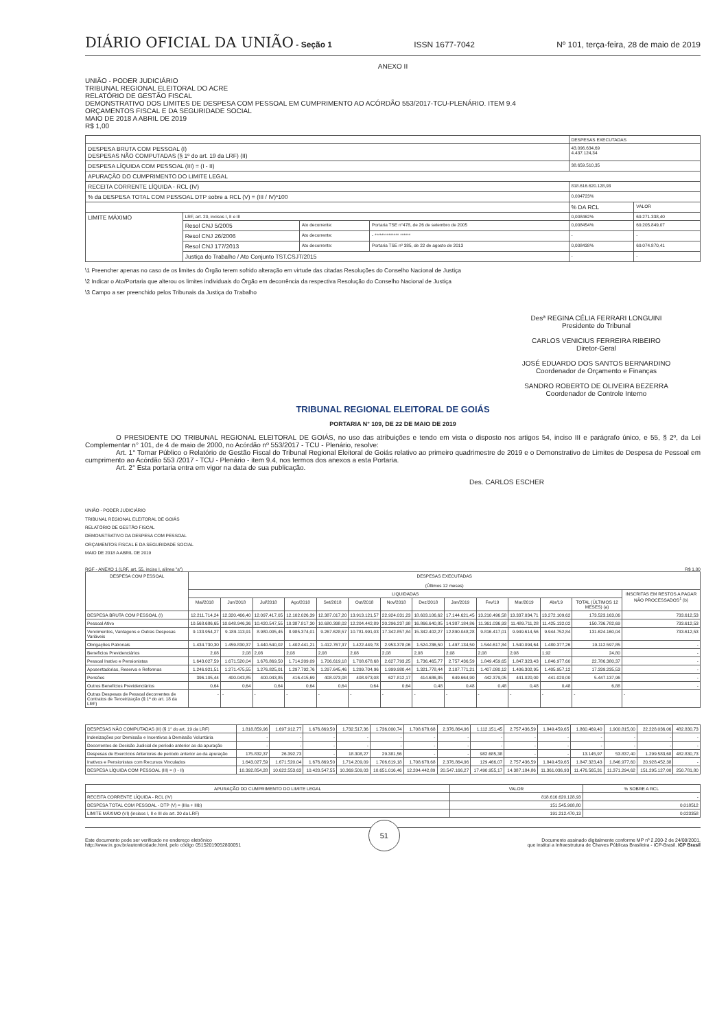DIÁRIO OFICIAL DA UNIÃO - Seção 1 ISSN 1677-7042 Nº 101, terça-feira, 28 de maio de 2019
ANEXO II
UNIÃO - PODER JUDICIÁRIO
TRIBUNAL REGIONAL ELEITORAL DO ACRE
RELATÓRIO DE GESTÃO FISCAL
DEMONSTRATIVO DOS LIMITES DE DESPESA COM PESSOAL EM CUMPRIMENTO AO ACÓRDÃO 553/2017-TCU-PLENÁRIO. ITEM 9.4
ORÇAMENTOS FISCAL E DA SEGURIDADE SOCIAL
MAIO DE 2018 A ABRIL DE 2019
R$ 1,00
| | | | | DESPESAS EXECUTADAS | |
| DESPESA BRUTA COM PESSOAL (I) DESPESAS NÃO COMPUTADAS (§ 1º do art. 19 da LRF) (II) | | | | 43.096.634,69 4.437.124,34 | |
| DESPESA LÍQUIDA COM PESSOAL (III) = (I - II) | | | | 38.659.510,35 | |
| APURAÇÃO DO CUMPRIMENTO DO LIMITE LEGAL | | | | | |
| RECEITA CORRENTE LÍQUIDA - RCL (IV) | | | | 818.616.620.128,93 | |
| % da DESPESA TOTAL COM PESSOAL DTP sobre a RCL (V) = (III / IV)*100 | | | | 0,004723% | |
| | | | | % DA RCL | VALOR |
| LIMITE MÁXIMO | LRF, art. 20, incisos I, II e III | | | 0,008462% | 69.271.338,40 |
| | Resol CNJ 5/2005 | Ato decorrente: | Portaria TSE n°478, de 26 de setembro de 2005 | 0,008454% | 69.205.849,07 |
| | Resol CNJ 26/2006 | Ato decorrente: | - ************** ****** | - | - |
| | Resol CNJ 177/2013 | Ato decorrente: | Portaria TSE nº 385, de 22 de agosto de 2013 | 0,008438% | 69.074.870,41 |
| | Justiça do Trabalho / Ato Conjunto TST.CSJT/2015 | | | - | - |
\1 Preencher apenas no caso de os limites do Órgão terem sofrido alteração em virtude das citadas Resoluções do Conselho Nacional de Justiça
\2 Indicar o Ato/Portaria que alterou os limites individuais do Órgão em decorrência da respectiva Resolução do Conselho Nacional de Justiça
\3 Campo a ser preenchido pelos Tribunais da Justiça do Trabalho
Desª REGINA CÉLIA FERRARI LONGUINI
Presidente do Tribunal
CARLOS VENICIUS FERREIRA RIBEIRO
Diretor-Geral
JOSÉ EDUARDO DOS SANTOS BERNARDINO
Coordenador de Orçamento e Finanças
SANDRO ROBERTO DE OLIVEIRA BEZERRA
Coordenador de Controle Interno
TRIBUNAL REGIONAL ELEITORAL DE GOIÁS
PORTARIA N° 109, DE 22 DE MAIO DE 2019
O PRESIDENTE DO TRIBUNAL REGIONAL ELEITORAL DE GOIÁS, no uso das atribuições e tendo em vista o disposto nos artigos 54, inciso III e parágrafo único, e 55, § 2º, da Lei Complementar n° 101, de 4 de maio de 2000, no Acórdão nº 553/2017 - TCU - Plenário, resolve:
Art. 1° Tornar Público o Relatório de Gestão Fiscal do Tribunal Regional Eleitoral de Goiás relativo ao primeiro quadrimestre de 2019 e o Demonstrativo de Limites de Despesa de Pessoal em cumprimento ao Acórdão 553 /2017 - TCU - Plenário - item 9.4, nos termos dos anexos a esta Portaria.
Art. 2° Esta portaria entra em vigor na data de sua publicação.
Des. CARLOS ESCHER
UNIÃO - PODER JUDICIÁRIO
TRIBUNAL REGIONAL ELEITORAL DE GOIÁS
RELATÓRIO DE GESTÃO FISCAL
DEMONSTRATIVO DA DESPESA COM PESSOAL
ORÇAMENTOS FISCAL E DA SEGURIDADE SOCIAL
MAIO DE 2018 A ABRIL DE 2019
RGF - ANEXO 1 (LRF, art. 55, inciso I, alínea "a") R$ 1,00
| DESPESA COM PESSOAL | DESPESAS EXECUTADAS (Últimos 12 meses) | | | | | | | | | | | | | |
| --- | --- | --- | --- | --- | --- | --- | --- | --- | --- | --- | --- | --- | --- | --- |
| | LIQUIDADAS | | | | | | | | | | | | | INSCRITAS EM RESTOS A PAGAR NÃO PROCESSADOS<sup>1</sup> (b) |
| | Mai/2018 | Jun/2018 | Jul/2018 | Ago/2018 | Set/2018 | Out/2018 | Nov/2018 | Dez/2018 | Jan/2019 | Fev/19 | Mar/2019 | Abr/19 | TOTAL (ÚLTIMOS 12 MESES) (a) | |
| DESPESA BRUTA COM PESSOAL (I) | 12.211.714,24 | 12.320.466,40 | 12.097.417,05 | 12.102.026,39 | 12.387.017,20 | 13.913.121,57 | 22.924.031,23 | 18.603.106,62 | 17.144.621,45 | 13.210.496,58 | 13.337.034,71 | 13.272.109,62 | 173.523.163,06 | 733.612,53 |
| Pessoal Ativo | 10.568.686,65 | 10.648.946,36 | 10.420.547,55 | 10.387.817,30 | 10.680.398,02 | 12.204.442,89 | 20.296.237,98 | 16.866.640,85 | 14.387.184,86 | 11.361.036,93 | 11.489.711,28 | 11.425.132,02 | 150.736.782,69 | 733.612,53 |
| Vencimentos, Vantagens e Outras Despesas Variáveis | 9.133.954,27 | 9.189.113,91 | 8.980.005,45 | 8.985.374,01 | 9.267.628,57 | 10.781.991,03 | 17.342.857,84 | 15.342.402,27 | 12.890.048,28 | 9.816.417,01 | 9.949.614,56 | 9.944.752,84 | 131.624.160,04 | 733.612,53 |
| Obrigações Patronais | 1.434.730,30 | 1.459.830,37 | 1.440.540,02 | 1.402.441,21 | 1.412.767,37 | 1.422.449,78 | 2.953.378,06 | 1.524.236,50 | 1.497.134,50 | 1.544.617,84 | 1.540.094,64 | 1.480.377,26 | 19.112.597,85 | - |
| Benefícios Previdenciários | 2,08 | 2,08 | 2,08 | 2,08 | 2,08 | 2,08 | 2,08 | 2,08 | 2,08 | 2,08 | 2,08 | 1,92 | 24,80 | - |
| Pessoal Inativo e Pensionistas | 1.643.027,59 | 1.671.520,04 | 1.676.869,50 | 1.714.209,09 | 1.706.619,18 | 1.708.678,68 | 2.627.793,25 | 1.736.465,77 | 2.757.436,59 | 1.849.459,65 | 1.847.323,43 | 1.846.977,60 | 22.786.380,37 | - |
| Aposentadorias, Reserva e Reformas | 1.246.921,51 | 1.271.475,55 | 1.276.825,01 | 1.297.792,76 | 1.297.645,46 | 1.299.704,96 | 1.999.980,44 | 1.321.778,44 | 2.107.771,21 | 1.407.080,12 | 1.406.302,95 | 1.405.957,12 | 17.339.235,53 | - |
| Pensões | 396.105,44 | 400.043,85 | 400.043,85 | 416.415,69 | 408.973,08 | 408.973,08 | 627.812,17 | 414.686,85 | 649.664,90 | 442.379,05 | 441.020,00 | 441.020,00 | 5.447.137,96 | - |
| Outros Benefícios Previdenciários | 0,64 | 0,64 | 0,64 | 0,64 | 0,64 | 0,64 | 0,64 | 0,48 | 0,48 | 0,48 | 0,48 | 0,48 | 6,88 | - |
| Outras Despesas de Pessoal decorrentes de Contratos de Terceirização (§ 1º do art. 18 da LRF) | - | - | - | - | - | - | - | - | - | - | - | - | - | - |
| DESPESAS NÃO COMPUTADAS (II) (§ 1° do art. 19 da LRF) | 1.818.859,96 | 1.697.912,77 | 1.676.869,50 | 1.732.517,36 | 1.736.000,74 | 1.708.678,68 | 2.376.864,96 | 1.112.151,45 | 2.757.436,59 | 1.849.459,65 | 1.860.469,40 | 1.900.815,00 | 22.228.036,06 | 482.830,73 |
| Indenizações por Demissão e Incentivos à Demissão Voluntária | - | - | - | - | - | - | - | - | - | - | - | - | - | - |
| Decorrentes de Decisão Judicial de período anterior ao da apuração | - | - | - | - | - | - | - | - | - | - | - | - | - | - |
| Despesas de Exercícios Anteriores de período anterior ao da apuração | 175.832,37 | 26.392,73 | - | 18.308,27 | 29.381,56 | - | - | 982.685,38 | - | - | 13.145,97 | 53.837,40 | 1.299.583,68 | 482.830,73 |
| Inativos e Pensionistas com Recursos Vinculados | 1.643.027,59 | 1.671.520,04 | 1.676.869,50 | 1.714.209,09 | 1.706.619,18 | 1.708.678,68 | 2.376.864,96 | 129.466,07 | 2.757.436,59 | 1.849.459,65 | 1.847.323,43 | 1.846.977,60 | 20.928.452,38 | - |
| DESPESA LÍQUIDA COM PESSOAL (III) = (I - II) | 10.392.854,28 | 10.622.553,63 | 10.420.547,55 | 10.369.509,03 | 10.651.016,46 | 12.204.442,89 | 20.547.166,27 | 17.490.955,17 | 14.387.184,86 | 11.361.036,93 | 11.476.565,31 | 11.371.294,62 | 151.295.127,00 | 250.781,80 |
| APURAÇÃO DO CUMPRIMENTO DO LIMITE LEGAL | VALOR | % SOBRE A RCL |
| --- | --- | --- |
| RECEITA CORRENTE LÍQUIDA - RCL (IV) | 818.616.620.128,93 | - |
| DESPESA TOTAL COM PESSOAL - DTP (V) = (IIIa + IIIb) | 151.545.908,80 | 0,018512 |
| LIMITE MÁXIMO (VI) (incisos I, II e III do art. 20 da LRF) | 191.212.470,13 | 0,023358 |
Este documento pode ser verificado no endereço eletrônico
http://www.in.gov.br/autenticidade.html, pelo código 05152019052800051 51 Documento assinado digitalmente conforme MP nº 2.200-2 de 24/08/2001,
que institui a Infraestrutura de Chaves Públicas Brasileira - ICP-Brasil. ICP Brasil